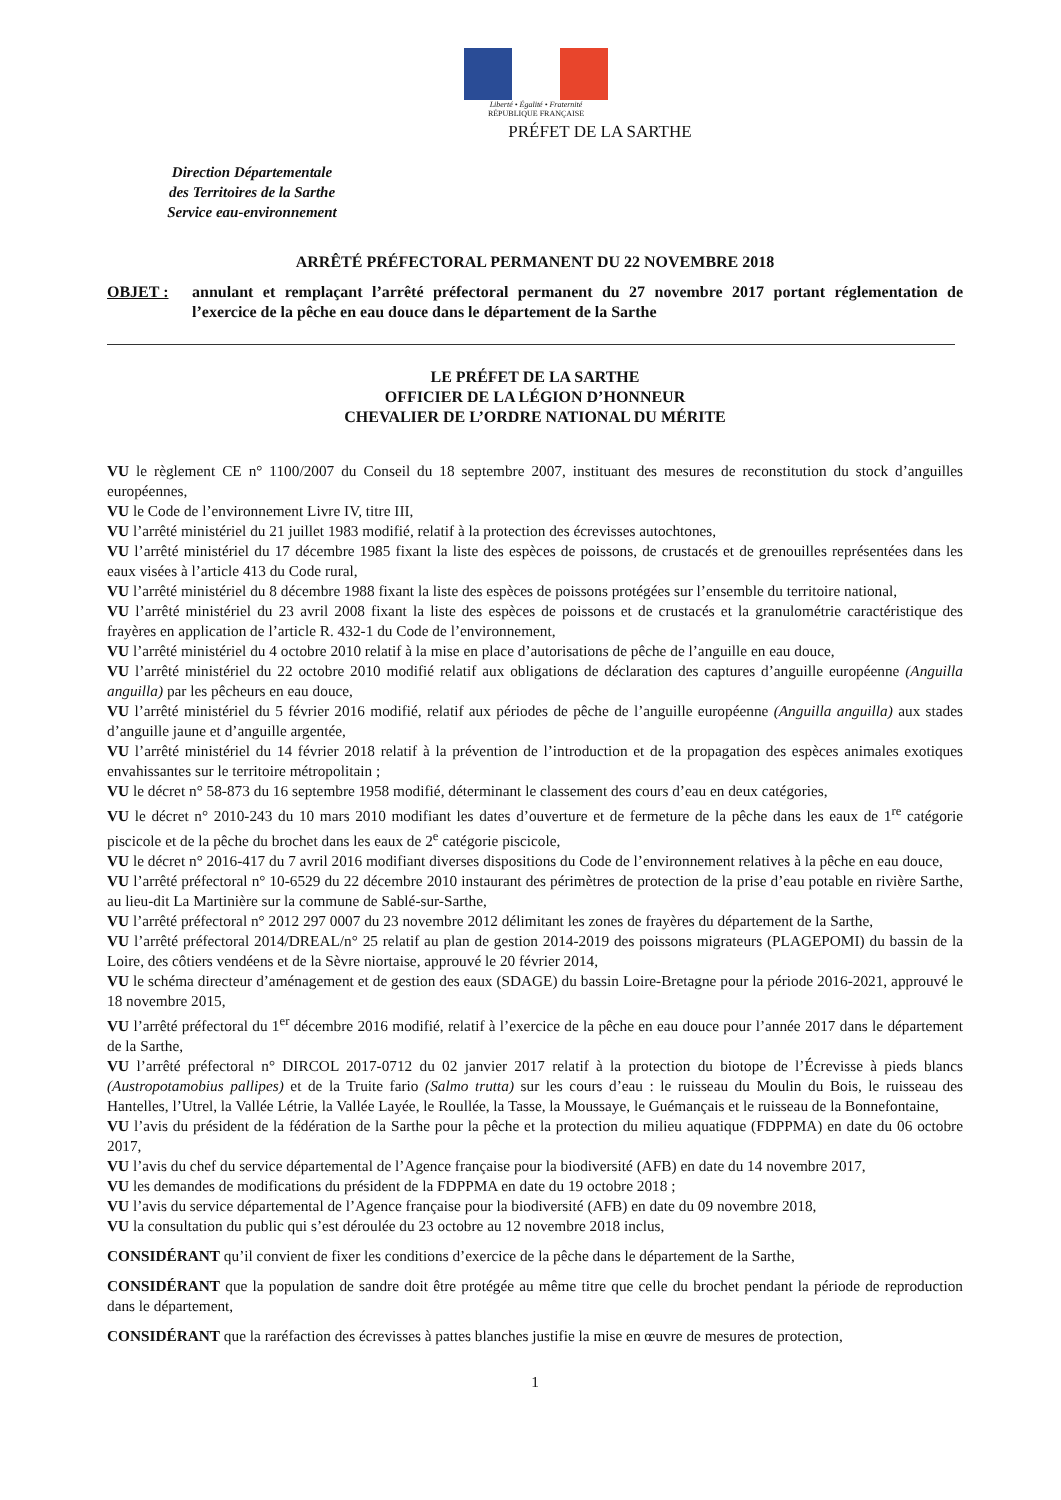Liberté • Égalité • Fraternité
RÉPUBLIQUE FRANÇAISE
PRÉFET DE LA SARTHE
Direction Départementale
des Territoires de la Sarthe
Service eau-environnement
ARRÊTÉ PRÉFECTORAL PERMANENT DU 22 NOVEMBRE 2018
OBJET : annulant et remplaçant l’arrêté préfectoral permanent du 27 novembre 2017 portant réglementation de l’exercice de la pêche en eau douce dans le département de la Sarthe
LE PRÉFET DE LA SARTHE
OFFICIER DE LA LÉGION D’HONNEUR
CHEVALIER DE L’ORDRE NATIONAL DU MÉRITE
VU le règlement CE n° 1100/2007 du Conseil du 18 septembre 2007, instituant des mesures de reconstitution du stock d’anguilles européennes,
VU le Code de l’environnement Livre IV, titre III,
VU l’arrêté ministériel du 21 juillet 1983 modifié, relatif à la protection des écrevisses autochtones,
VU l’arrêté ministériel du 17 décembre 1985 fixant la liste des espèces de poissons, de crustacés et de grenouilles représentées dans les eaux visées à l’article 413 du Code rural,
VU l’arrêté ministériel du 8 décembre 1988 fixant la liste des espèces de poissons protégées sur l’ensemble du territoire national,
VU l’arrêté ministériel du 23 avril 2008 fixant la liste des espèces de poissons et de crustacés et la granulométrie caractéristique des frayères en application de l’article R. 432-1 du Code de l’environnement,
VU l’arrêté ministériel du 4 octobre 2010 relatif à la mise en place d’autorisations de pêche de l’anguille en eau douce,
VU l’arrêté ministériel du 22 octobre 2010 modifié relatif aux obligations de déclaration des captures d’anguille européenne (Anguilla anguilla) par les pêcheurs en eau douce,
VU l’arrêté ministériel du 5 février 2016 modifié, relatif aux périodes de pêche de l’anguille européenne (Anguilla anguilla) aux stades d’anguille jaune et d’anguille argentée,
VU l’arrêté ministériel du 14 février 2018 relatif à la prévention de l’introduction et de la propagation des espèces animales exotiques envahissantes sur le territoire métropolitain ;
VU le décret n° 58-873 du 16 septembre 1958 modifié, déterminant le classement des cours d’eau en deux catégories,
VU le décret n° 2010-243 du 10 mars 2010 modifiant les dates d’ouverture et de fermeture de la pêche dans les eaux de 1<sup>re</sup> catégorie piscicole et de la pêche du brochet dans les eaux de 2<sup>e</sup> catégorie piscicole,
VU le décret n° 2016-417 du 7 avril 2016 modifiant diverses dispositions du Code de l’environnement relatives à la pêche en eau douce,
VU l’arrêté préfectoral n° 10-6529 du 22 décembre 2010 instaurant des périmètres de protection de la prise d’eau potable en rivière Sarthe, au lieu-dit La Martinière sur la commune de Sablé-sur-Sarthe,
VU l’arrêté préfectoral n° 2012 297 0007 du 23 novembre 2012 délimitant les zones de frayères du département de la Sarthe,
VU l’arrêté préfectoral 2014/DREAL/n° 25 relatif au plan de gestion 2014-2019 des poissons migrateurs (PLAGEPOMI) du bassin de la Loire, des côtiers vendéens et de la Sèvre niortaise, approuvé le 20 février 2014,
VU le schéma directeur d’aménagement et de gestion des eaux (SDAGE) du bassin Loire-Bretagne pour la période 2016-2021, approuvé le 18 novembre 2015,
VU l’arrêté préfectoral du 1<sup>er</sup> décembre 2016 modifié, relatif à l’exercice de la pêche en eau douce pour l’année 2017 dans le département de la Sarthe,
VU l’arrêté préfectoral n° DIRCOL 2017-0712 du 02 janvier 2017 relatif à la protection du biotope de l’Écrevisse à pieds blancs (Austropotamobius pallipes) et de la Truite fario (Salmo trutta) sur les cours d’eau : le ruisseau du Moulin du Bois, le ruisseau des Hantelles, l’Utrel, la Vallée Létrie, la Vallée Layée, le Roullée, la Tasse, la Moussaye, le Guémançais et le ruisseau de la Bonnefontaine,
VU l’avis du président de la fédération de la Sarthe pour la pêche et la protection du milieu aquatique (FDPPMA) en date du 06 octobre 2017,
VU l’avis du chef du service départemental de l’Agence française pour la biodiversité (AFB) en date du 14 novembre 2017,
VU les demandes de modifications du président de la FDPPMA en date du 19 octobre 2018 ;
VU l’avis du service départemental de l’Agence française pour la biodiversité (AFB) en date du 09 novembre 2018,
VU la consultation du public qui s’est déroulée du 23 octobre au 12 novembre 2018 inclus,
CONSIDÉRANT qu’il convient de fixer les conditions d’exercice de la pêche dans le département de la Sarthe,
CONSIDÉRANT que la population de sandre doit être protégée au même titre que celle du brochet pendant la période de reproduction dans le département,
CONSIDÉRANT que la raréfaction des écrevisses à pattes blanches justifie la mise en œuvre de mesures de protection,
1